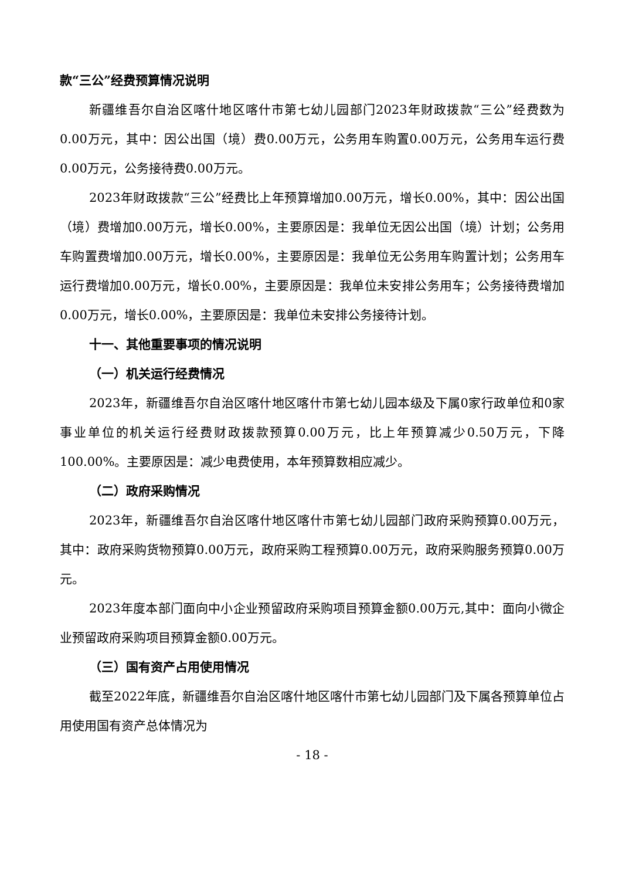款“三公”经费预算情况说明
新疆维吾尔自治区喀什地区喀什市第七幼儿园部门2023年财政拨款“三公”经费数为0.00万元，其中：因公出国（境）费0.00万元，公务用车购置0.00万元，公务用车运行费0.00万元，公务接待费0.00万元。
2023年财政拨款“三公”经费比上年预算增加0.00万元，增长0.00%，其中：因公出国（境）费增加0.00万元，增长0.00%，主要原因是：我单位无因公出国（境）计划；公务用车购置费增加0.00万元，增长0.00%，主要原因是：我单位无公务用车购置计划；公务用车运行费增加0.00万元，增长0.00%，主要原因是：我单位未安排公务用车；公务接待费增加0.00万元，增长0.00%，主要原因是：我单位未安排公务接待计划。
十一、其他重要事项的情况说明
（一）机关运行经费情况
2023年，新疆维吾尔自治区喀什地区喀什市第七幼儿园本级及下属0家行政单位和0家事业单位的机关运行经费财政拨款预算0.00万元，比上年预算减少0.50万元，下降100.00%。主要原因是：减少电费使用，本年预算数相应减少。
（二）政府采购情况
2023年，新疆维吾尔自治区喀什地区喀什市第七幼儿园部门政府采购预算0.00万元，其中：政府采购货物预算0.00万元，政府采购工程预算0.00万元，政府采购服务预算0.00万元。
2023年度本部门面向中小企业预留政府采购项目预算金额0.00万元,其中：面向小微企业预留政府采购项目预算金额0.00万元。
（三）国有资产占用使用情况
截至2022年底，新疆维吾尔自治区喀什地区喀什市第七幼儿园部门及下属各预算单位占用使用国有资产总体情况为
- 18 -